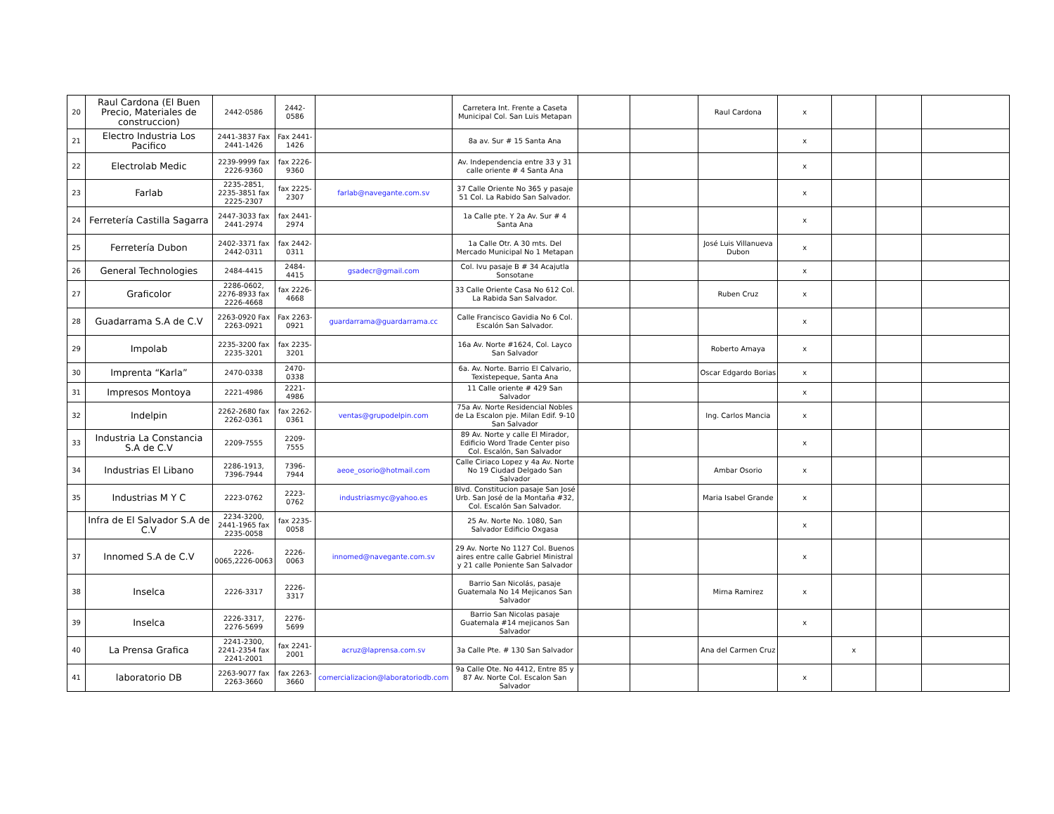| 20 | Raul Cardona (El Buen Precio, Materiales de construccion) | 2442-0586 | 2442-0586 | | Carretera Int. Frente a Caseta Municipal Col. San Luis Metapan | | | Raul Cardona | x | | | |
| 21 | Electro Industria Los Pacifico | 2441-3837 Fax 2441-1426 | Fax 2441-1426 | | 8a av. Sur # 15 Santa Ana | | | | x | | | |
| 22 | Electrolab Medic | 2239-9999 fax 2226-9360 | fax 2226-9360 | | Av. Independencia entre 33 y 31 calle oriente # 4 Santa Ana | | | | x | | | |
| 23 | Farlab | 2235-2851, 2235-3851 fax 2225-2307 | fax 2225-2307 | farlab@navegante.com.sv | 37 Calle Oriente No 365 y pasaje 51 Col. La Rabido San Salvador. | | | | x | | | |
| 24 | Ferretería Castilla Sagarra | 2447-3033 fax 2441-2974 | fax 2441-2974 | | 1a Calle pte. Y 2a Av. Sur # 4 Santa Ana | | | | x | | | |
| 25 | Ferretería Dubon | 2402-3371 fax 2442-0311 | fax 2442-0311 | | 1a Calle Otr. A 30 mts. Del Mercado Municipal No 1 Metapan | | | José Luis Villanueva Dubon | x | | | |
| 26 | General Technologies | 2484-4415 | 2484-4415 | gsadecr@gmail.com | Col. Ivu pasaje B # 34 Acajutla Sonsotane | | | | x | | | |
| 27 | Graficolor | 2286-0602, 2276-8933 fax 2226-4668 | fax 2226-4668 | | 33 Calle Oriente Casa No 612 Col. La Rabida San Salvador. | | | Ruben Cruz | x | | | |
| 28 | Guadarrama S.A de C.V | 2263-0920 Fax 2263-0921 | Fax 2263-0921 | guardarrama@guardarrama.cc | Calle Francisco Gavidia No 6 Col. Escalón San Salvador. | | | | x | | | |
| 29 | Impolab | 2235-3200 fax 2235-3201 | fax 2235-3201 | | 16a Av. Norte #1624, Col. Layco San Salvador | | | Roberto Amaya | x | | | |
| 30 | Imprenta “Karla” | 2470-0338 | 2470-0338 | | 6a. Av. Norte. Barrio El Calvario, Texistepeque, Santa Ana | | | Oscar Edgardo Borias | x | | | |
| 31 | Impresos Montoya | 2221-4986 | 2221-4986 | | 11 Calle oriente # 429 San Salvador | | | | x | | | |
| 32 | Indelpin | 2262-2680 fax 2262-0361 | fax 2262-0361 | ventas@grupodelpin.com | 75a Av. Norte Residencial Nobles de La Escalon pje. Milan Edif. 9-10 San Salvador | | | Ing. Carlos Mancia | x | | | |
| 33 | Industria La Constancia S.A de C.V | 2209-7555 | 2209-7555 | | 89 Av. Norte y calle El Mirador, Edificio Word Trade Center piso Col. Escalón, San Salvador | | | | x | | | |
| 34 | Industrias El Libano | 2286-1913, 7396-7944 | 7396-7944 | aeoe_osorio@hotmail.com | Calle Ciriaco Lopez y 4a Av. Norte No 19 Ciudad Delgado San Salvador | | | Ambar Osorio | x | | | |
| 35 | Industrias M Y C | 2223-0762 | 2223-0762 | industriasmyc@yahoo.es | Blvd. Constitucion pasaje San José Urb. San José de la Montaña #32, Col. Escalón San Salvador. | | | Maria Isabel Grande | x | | | |
| | Infra de El Salvador S.A de C.V | 2234-3200, 2441-1965 fax 2235-0058 | fax 2235-0058 | | 25 Av. Norte No. 1080, San Salvador Edificio Oxgasa | | | | x | | | |
| 37 | Innomed S.A de C.V | 2226-0065,2226-0063 | 2226-0063 | innomed@navegante.com.sv | 29 Av. Norte No 1127 Col. Buenos aires entre calle Gabriel Ministral y 21 calle Poniente San Salvador | | | | x | | | |
| 38 | Inselca | 2226-3317 | 2226-3317 | | Barrio San Nicolás, pasaje Guatemala No 14 Mejicanos San Salvador | | | Mirna Ramirez | x | | | |
| 39 | Inselca | 2226-3317, 2276-5699 | 2276-5699 | | Barrio San Nicolas pasaje Guatemala #14 mejicanos San Salvador | | | | x | | | |
| 40 | La Prensa Grafica | 2241-2300, 2241-2354 fax 2241-2001 | fax 2241-2001 | acruz@laprensa.com.sv | 3a Calle Pte. # 130 San Salvador | | | Ana del Carmen Cruz | | x | | |
| 41 | laboratorio DB | 2263-9077 fax 2263-3660 | fax 2263-3660 | comercializacion@laboratoriodb.com | 9a Calle Ote. No 4412, Entre 85 y 87 Av. Norte Col. Escalon San Salvador | | | | x | | | |